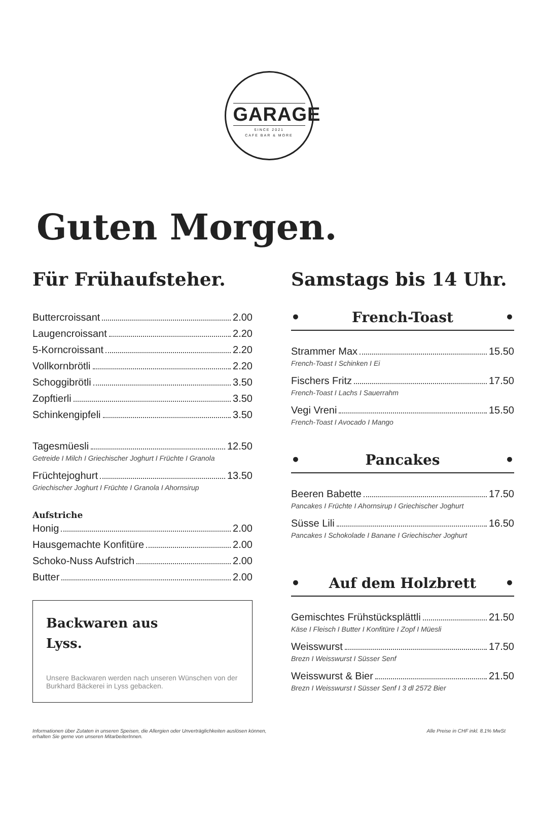GARAGE
SINCE 2021
CAFE BAR & MORE
Guten Morgen.
Für Frühaufsteher.
Buttercroissant 2.00
Laugencroissant 2.20
5-Korncroissant 2.20
Vollkornbrötli 2.20
Schoggibrötli 3.50
Zopftierli 3.50
Schinkengipfeli 3.50
Tagesmüesli 12.50
Getreide I Milch I Griechischer Joghurt I Früchte I Granola
Früchtejoghurt 13.50
Griechischer Joghurt I Früchte I Granola I Ahornsirup
Aufstriche
Honig 2.00
Hausgemachte Konfitüre 2.00
Schoko-Nuss Aufstrich 2.00
Butter 2.00
Backwaren aus
Lyss.
Unsere Backwaren werden nach unseren Wünschen von der Burkhard Bäckerei in Lyss gebacken.
Samstags bis 14 Uhr.
• French-Toast •
Strammer Max 15.50
French-Toast I Schinken I Ei
Fischers Fritz 17.50
French-Toast I Lachs I Sauerrahm
Vegi Vreni 15.50
French-Toast I Avocado I Mango
• Pancakes •
Beeren Babette 17.50
Pancakes I Früchte I Ahornsirup I Griechischer Joghurt
Süsse Lili 16.50
Pancakes I Schokolade I Banane I Griechischer Joghurt
• Auf dem Holzbrett •
Gemischtes Frühstücksplättli 21.50
Käse I Fleisch I Butter I Konfitüre I Zopf I Müesli
Weisswurst 17.50
Brezn I Weisswurst I Süsser Senf
Weisswurst & Bier 21.50
Brezn I Weisswurst I Süsser Senf I 3 dl 2572 Bier
Informationen über Zutaten in unseren Speisen, die Allergien oder Unverträglichkeiten auslösen können,
erhalten Sie gerne von unseren MitarbeiterInnen. Alle Preise in CHF inkl. 8.1% MwSt